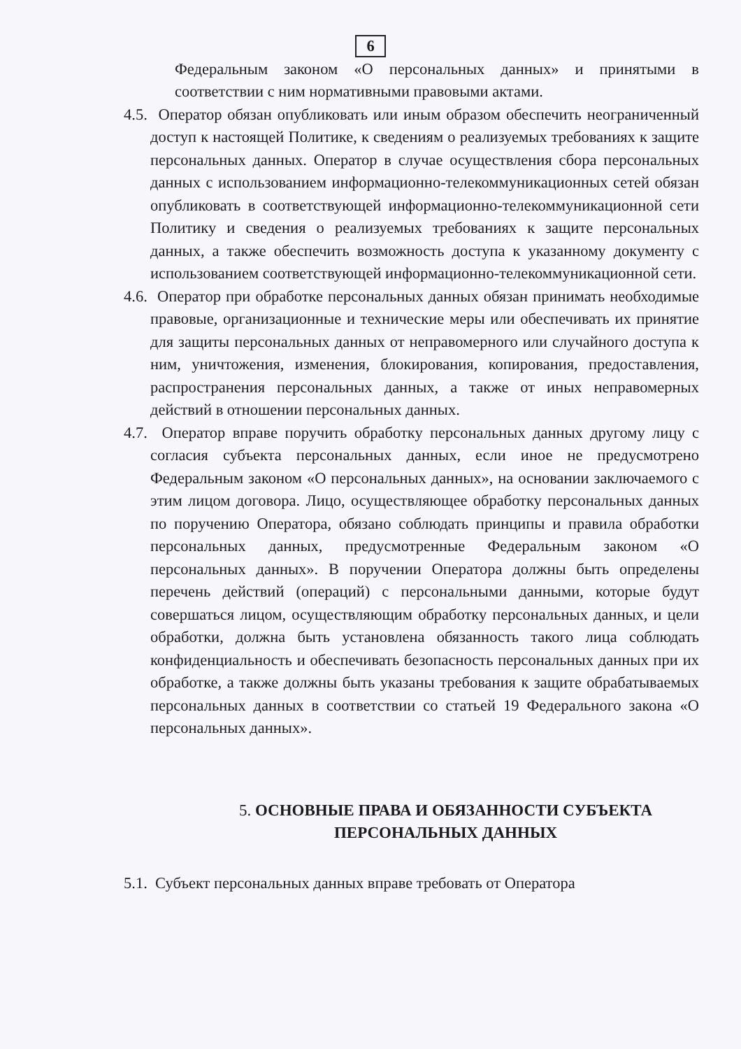6
Федеральным законом «О персональных данных» и принятыми в соответствии с ним нормативными правовыми актами.
4.5. Оператор обязан опубликовать или иным образом обеспечить неограниченный доступ к настоящей Политике, к сведениям о реализуемых требованиях к защите персональных данных. Оператор в случае осуществления сбора персональных данных с использованием информационно-телекоммуникационных сетей обязан опубликовать в соответствующей информационно-телекоммуникационной сети Политику и сведения о реализуемых требованиях к защите персональных данных, а также обеспечить возможность доступа к указанному документу с использованием соответствующей информационно-телекоммуникационной сети.
4.6. Оператор при обработке персональных данных обязан принимать необходимые правовые, организационные и технические меры или обеспечивать их принятие для защиты персональных данных от неправомерного или случайного доступа к ним, уничтожения, изменения, блокирования, копирования, предоставления, распространения персональных данных, а также от иных неправомерных действий в отношении персональных данных.
4.7. Оператор вправе поручить обработку персональных данных другому лицу с согласия субъекта персональных данных, если иное не предусмотрено Федеральным законом «О персональных данных», на основании заключаемого с этим лицом договора. Лицо, осуществляющее обработку персональных данных по поручению Оператора, обязано соблюдать принципы и правила обработки персональных данных, предусмотренные Федеральным законом «О персональных данных». В поручении Оператора должны быть определены перечень действий (операций) с персональными данными, которые будут совершаться лицом, осуществляющим обработку персональных данных, и цели обработки, должна быть установлена обязанность такого лица соблюдать конфиденциальность и обеспечивать безопасность персональных данных при их обработке, а также должны быть указаны требования к защите обрабатываемых персональных данных в соответствии со статьей 19 Федерального закона «О персональных данных».
5. ОСНОВНЫЕ ПРАВА И ОБЯЗАННОСТИ СУБЪЕКТА
ПЕРСОНАЛЬНЫХ ДАННЫХ
5.1. Субъект персональных данных вправе требовать от Оператора